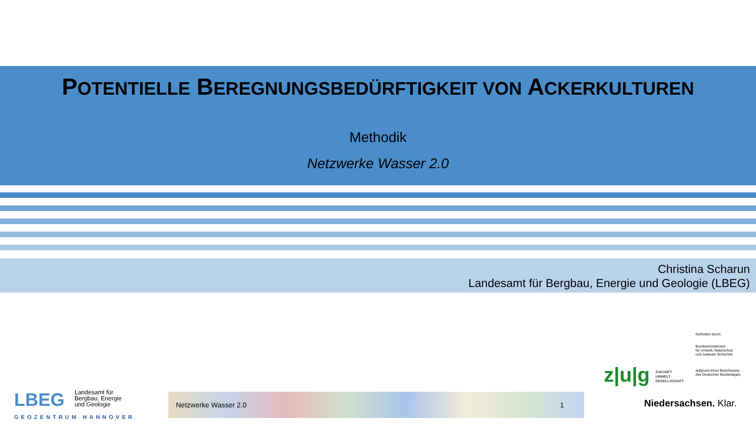POTENTIELLE BEREGNUNGSBEDÜRFTIGKEIT VON ACKERKULTUREN
Methodik
Netzwerke Wasser 2.0
Christina Scharun
Landesamt für Bergbau, Energie und Geologie (LBEG)
Gefördert durch:
Bundesministerium
für Umwelt, Naturschutz
und nukleare Sicherheit
aufgrund eines Beschlusses
des Deutschen Bundestages
z|u|g ZUKUNFT
UMWELT
GESELLSCHAFT
LBEG
Landesamt für
Bergbau, Energie
und Geologie
GEOZENTRUM HANNOVER
Netzwerke Wasser 2.0 1
Niedersachsen. Klar.